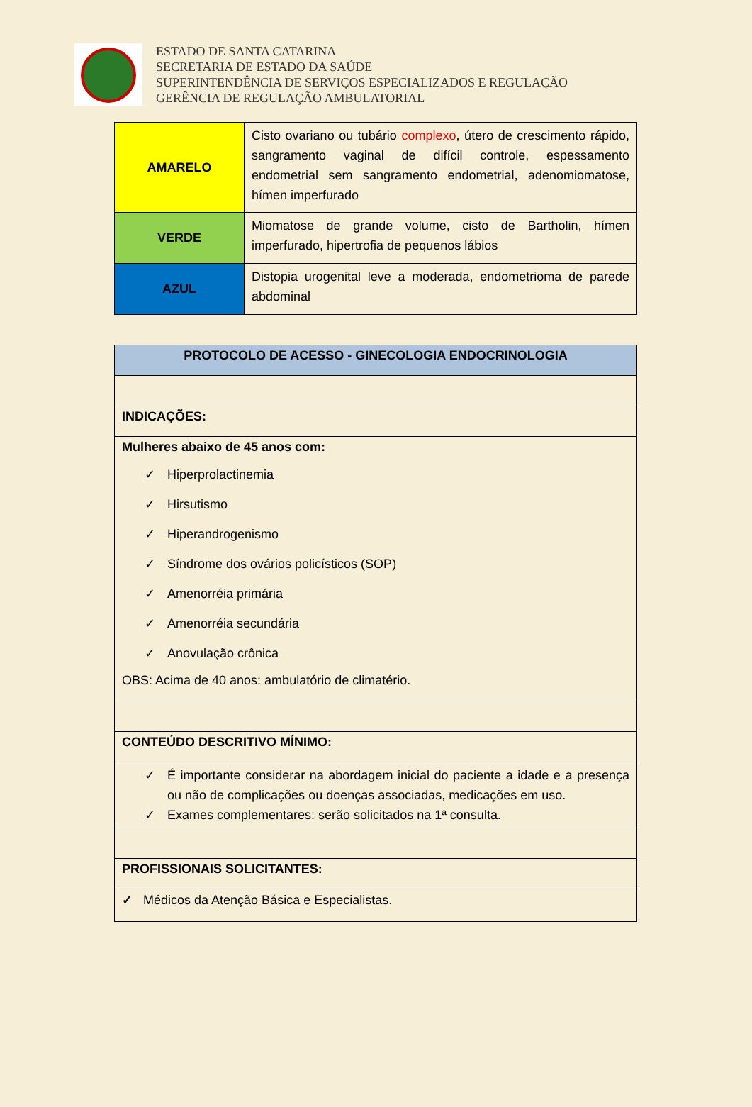ESTADO DE SANTA CATARINA
SECRETARIA DE ESTADO DA SAÚDE
SUPERINTENDÊNCIA DE SERVIÇOS ESPECIALIZADOS E REGULAÇÃO
GERÊNCIA DE REGULAÇÃO AMBULATORIAL
| AMARELO | Cisto ovariano ou tubário complexo , útero de crescimento rápido, sangramento vaginal de difícil controle, espessamento endometrial sem sangramento endometrial, adenomiomatose, hímen imperfurado |
| VERDE | Miomatose de grande volume, cisto de Bartholin, hímen imperfurado, hipertrofia de pequenos lábios |
| AZUL | Distopia urogenital leve a moderada, endometrioma de parede abdominal |
| PROTOCOLO DE ACESSO - GINECOLOGIA ENDOCRINOLOGIA |
| --- |
| INDICAÇÕES: |
| Mulheres abaixo de 45 anos com: ✓ Hiperprolactinemia ✓ Hirsutismo ✓ Hiperandrogenismo ✓ Síndrome dos ovários policísticos (SOP) ✓ Amenorréia primária ✓ Amenorréia secundária ✓ Anovulação crônica OBS: Acima de 40 anos: ambulatório de climatério. |
| CONTEÚDO DESCRITIVO MÍNIMO: |
| ✓ É importante considerar na abordagem inicial do paciente a idade e a presença ou não de complicações ou doenças associadas, medicações em uso. ✓ Exames complementares: serão solicitados na 1ª consulta. |
| PROFISSIONAIS SOLICITANTES: |
| ✓ Médicos da Atenção Básica e Especialistas. |